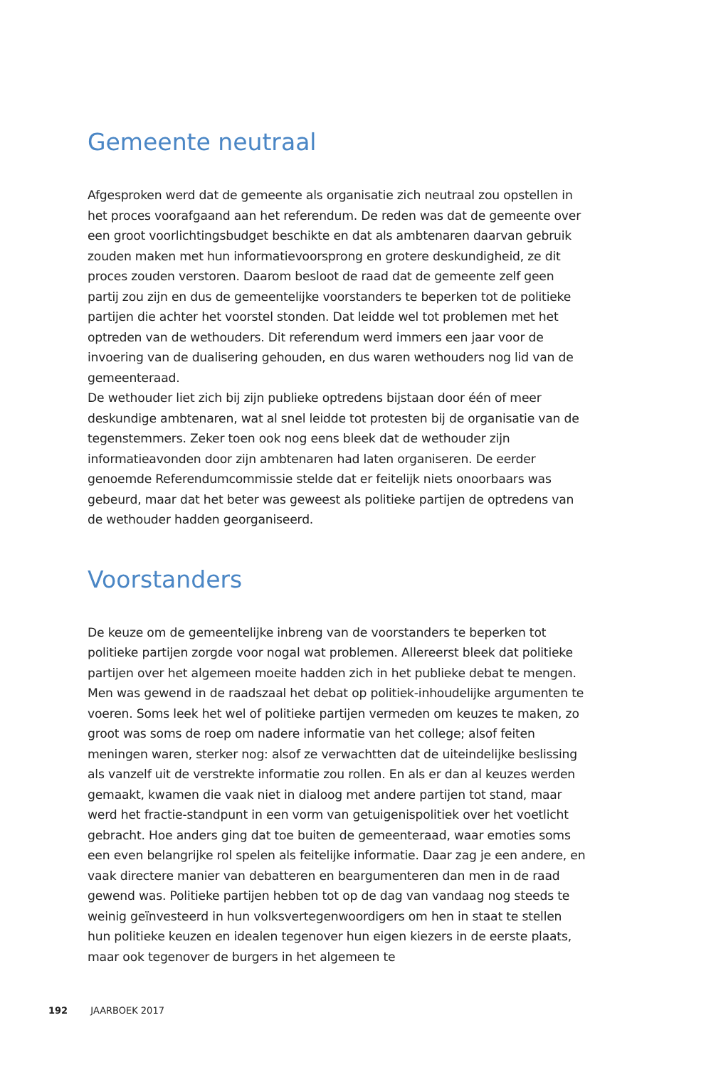Gemeente neutraal
Afgesproken werd dat de gemeente als organisatie zich neutraal zou opstellen in het proces voorafgaand aan het referendum. De reden was dat de gemeente over een groot voorlichtingsbudget beschikte en dat als ambtenaren daarvan gebruik zouden maken met hun informatievoorsprong en grotere deskundigheid, ze dit proces zouden verstoren. Daarom besloot de raad dat de gemeente zelf geen partij zou zijn en dus de gemeentelijke voorstanders te beperken tot de politieke partijen die achter het voorstel stonden. Dat leidde wel tot problemen met het optreden van de wethouders. Dit referendum werd immers een jaar voor de invoering van de dualisering gehouden, en dus waren wethouders nog lid van de gemeenteraad.
De wethouder liet zich bij zijn publieke optredens bijstaan door één of meer deskundige ambtenaren, wat al snel leidde tot protesten bij de organisatie van de tegenstemmers. Zeker toen ook nog eens bleek dat de wethouder zijn informatieavonden door zijn ambtenaren had laten organiseren. De eerder genoemde Referendumcommissie stelde dat er feitelijk niets onoorbaars was gebeurd, maar dat het beter was geweest als politieke partijen de optredens van de wethouder hadden georganiseerd.
Voorstanders
De keuze om de gemeentelijke inbreng van de voorstanders te beperken tot politieke partijen zorgde voor nogal wat problemen. Allereerst bleek dat politieke partijen over het algemeen moeite hadden zich in het publieke debat te mengen. Men was gewend in de raadszaal het debat op politiek-inhoudelijke argumenten te voeren. Soms leek het wel of politieke partijen vermeden om keuzes te maken, zo groot was soms de roep om nadere informatie van het college; alsof feiten meningen waren, sterker nog: alsof ze verwachtten dat de uiteindelijke beslissing als vanzelf uit de verstrekte informatie zou rollen. En als er dan al keuzes werden gemaakt, kwamen die vaak niet in dialoog met andere partijen tot stand, maar werd het fractie-standpunt in een vorm van getuigenispolitiek over het voetlicht gebracht. Hoe anders ging dat toe buiten de gemeenteraad, waar emoties soms een even belangrijke rol spelen als feitelijke informatie. Daar zag je een andere, en vaak directere manier van debatteren en beargumenteren dan men in de raad gewend was. Politieke partijen hebben tot op de dag van vandaag nog steeds te weinig geïnvesteerd in hun volksvertegenwoordigers om hen in staat te stellen hun politieke keuzen en idealen tegenover hun eigen kiezers in de eerste plaats, maar ook tegenover de burgers in het algemeen te
192 JAARBOEK 2017